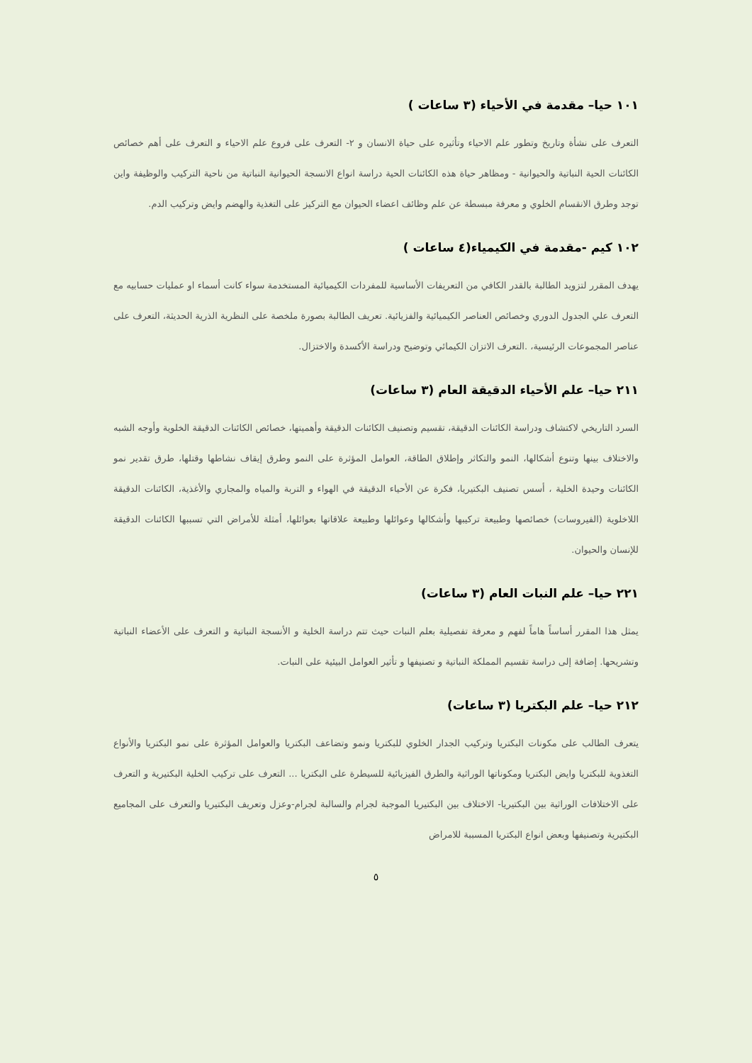١٠١ حيا– مقدمة في الأحياء (٣ ساعات )
التعرف على نشأة وتاريخ وتطور علم الاحياء وتأثيره على حياة الانسان و ٢- التعرف على فروع علم الاحياء و التعرف على أهم خصائص الكائنات الحية النباتية والحيوانية - ومظاهر حياة هذه الكائنات الحية دراسة انواع الانسجة الحيوانية النباتية من ناحية التركيب والوظيفة واين توجد وطرق الانقسام الخلوي و معرفة مبسطة عن علم وظائف اعضاء الحيوان مع التركيز على التغذية والهضم وايض وتركيب الدم.
١٠٢ كيم -مقدمة في الكيمياء(٤ ساعات )
يهدف المقرر لتزويد الطالبة بالقدر الكافي من التعريفات الأساسية للمفردات الكيميائية المستخدمة سواء كانت أسماء او عمليات حسابيه مع التعرف علي الجدول الدوري وخصائص العناصر الكيميائية والفزيائية. تعريف الطالبة بصورة ملخصة على النظرية الذرية الحديثة، التعرف على عناصر المجموعات الرئيسية، .التعرف الاتزان الكيمائي وتوضيح ودراسة الأكسدة والاختزال.
٢١١ حيا– علم الأحياء الدقيقة العام (٣ ساعات)
السرد التاريخي لاكتشاف ودراسة الكائنات الدقيقة، تقسيم وتصنيف الكائنات الدقيقة وأهميتها، خصائص الكائنات الدقيقة الخلوية وأوجه الشبه والاختلاف بينها وتنوع أشكالها، النمو والتكاثر وإطلاق الطاقة، العوامل المؤثرة على النمو وطرق إيقاف نشاطها وقتلها، طرق تقدير نمو الكائنات وحيدة الخلية ، أسس تصنيف البكتيريا، فكرة عن الأحياء الدقيقة في الهواء و التربة والمياه والمجاري والأغذية، الكائنات الدقيقة اللاخلوية (الفيروسات) خصائصها وطبيعة تركيبها وأشكالها وعوائلها وطبيعة علاقاتها بعوائلها، أمثلة للأمراض التي تسببها الكائنات الدقيقة للإنسان والحيوان.
٢٢١ حيا– علم النبات العام (٣ ساعات)
يمثل هذا المقرر أساساً هاماً لفهم و معرفة تفصيلية بعلم النبات حيث تتم دراسة الخلية و الأنسجة النباتية و التعرف على الأعضاء النباتية وتشريحها. إضافة إلى دراسة تقسيم المملكة النباتية و تصنيفها و تأثير العوامل البيئية على النبات.
٢١٢ حيا– علم البكتريا (٣ ساعات)
يتعرف الطالب على مكونات البكتريا وتركيب الجدار الخلوي للبكتريا ونمو وتضاعف البكتريا والعوامل المؤثرة على نمو البكتريا والأنواع التغذوية للبكتريا وايض البكتريا ومكوناتها الوراثية والطرق الفيزيائية للسيطرة على البكتريا ... التعرف على تركيب الخلية البكتيرية و التعرف على الاختلافات الوراثية بين البكتيريا- الاختلاف بين البكتيريا الموجبة لجرام والسالبة لجرام-وعزل وتعريف البكتيريا والتعرف على المجاميع البكتيرية وتصنيفها وبعض انواع البكتريا المسببة للامراض
٥